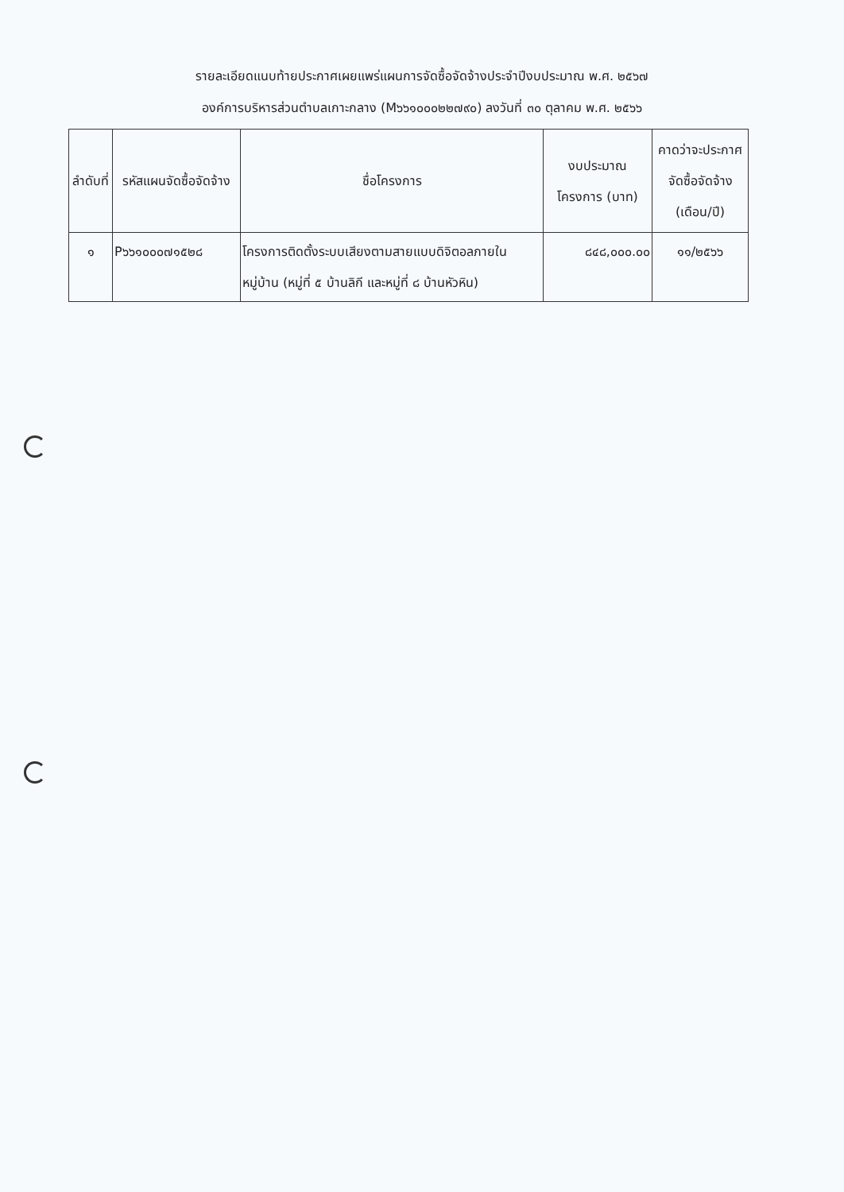รายละเอียดแนบท้ายประกาศเผยแพร่แผนการจัดซื้อจัดจ้างประจำปีงบประมาณ พ.ศ. ๒๕๖๗
องค์การบริหารส่วนตำบลเกาะกลาง (M๖๖๑๐๐๐๒๒๗๙๐) ลงวันที่ ๓๐ ตุลาคม พ.ศ. ๒๕๖๖
| ลำดับที่ | รหัสแผนจัดซื้อจัดจ้าง | ชื่อโครงการ | งบประมาณโครงการ (บาท) | คาดว่าจะประกาศจัดซื้อจัดจ้าง (เดือน/ปี) |
| --- | --- | --- | --- | --- |
| ๑ | P๖๖๑๐๐๐๗๑๕๒๘ | โครงการติดตั้งระบบเสียงตามสายแบบดิจิตอลภายในหมู่บ้าน (หมู่ที่ ๕ บ้านลิกี และหมู่ที่ ๘ บ้านหัวหิน) | ๘๔๘,๐๐๐.๐๐ | ๑๑/๒๕๖๖ |